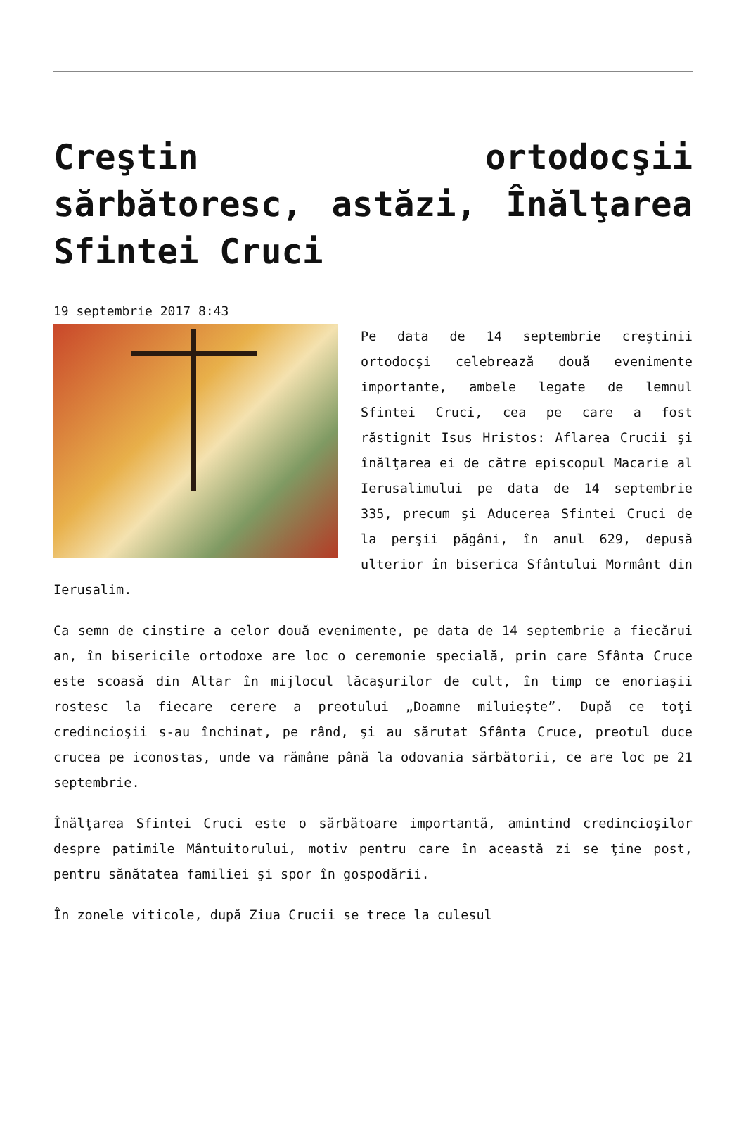Creştin ortodocşii sărbătoresc, astăzi, Înălţarea Sfintei Cruci
19 septembrie 2017 8:43
Pe data de 14 septembrie creştinii ortodocşi celebrează două evenimente importante, ambele legate de lemnul Sfintei Cruci, cea pe care a fost răstignit Isus Hristos: Aflarea Crucii şi înălţarea ei de către episcopul Macarie al Ierusalimului pe data de 14 septembrie 335, precum şi Aducerea Sfintei Cruci de la perşii păgâni, în anul 629, depusă ulterior în biserica Sfântului Mormânt din Ierusalim.
Ca semn de cinstire a celor două evenimente, pe data de 14 septembrie a fiecărui an, în bisericile ortodoxe are loc o ceremonie specială, prin care Sfânta Cruce este scoasă din Altar în mijlocul lăcaşurilor de cult, în timp ce enoriaşii rostesc la fiecare cerere a preotului „Doamne miluieşte”. După ce toţi credincioşii s-au închinat, pe rând, şi au sărutat Sfânta Cruce, preotul duce crucea pe iconostas, unde va rămâne până la odovania sărbătorii, ce are loc pe 21 septembrie.
Înălţarea Sfintei Cruci este o sărbătoare importantă, amintind credincioşilor despre patimile Mântuitorului, motiv pentru care în această zi se ţine post, pentru sănătatea familiei şi spor în gospodării.
În zonele viticole, după Ziua Crucii se trece la culesul